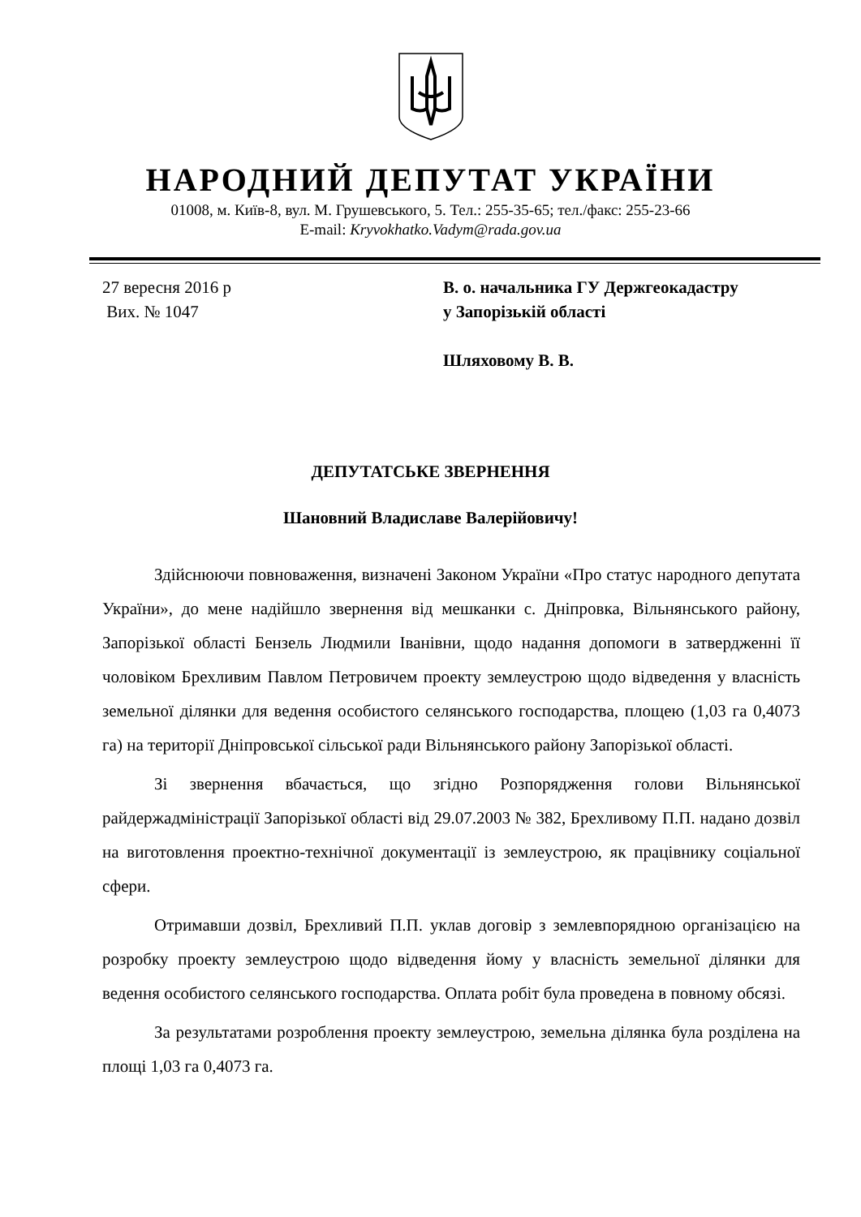НАРОДНИЙ ДЕПУТАТ УКРАЇНИ
01008, м. Київ-8, вул. М. Грушевського, 5. Тел.: 255-35-65; тел./факс: 255-23-66
E-mail: Kryvokhatko.Vadym@rada.gov.ua
27 вересня 2016 р
Вих. № 1047
В. о. начальника ГУ Держгеокадастру
у Запорізькій області
Шляховому В. В.
ДЕПУТАТСЬКЕ ЗВЕРНЕННЯ
Шановний Владиславе Валерійовичу!
Здійснюючи повноваження, визначені Законом України «Про статус народного депутата України», до мене надійшло звернення від мешканки с. Дніпровка, Вільнянського району, Запорізької області Бензель Людмили Іванівни, щодо надання допомоги в затвердженні її чоловіком Брехливим Павлом Петровичем проекту землеустрою щодо відведення у власність земельної ділянки для ведення особистого селянського господарства, площею (1,03 га 0,4073 га) на території Дніпровської сільської ради Вільнянського району Запорізької області.
Зі звернення вбачається, що згідно Розпорядження голови Вільнянської райдержадміністрації Запорізької області від 29.07.2003 № 382, Брехливому П.П. надано дозвіл на виготовлення проектно-технічної документації із землеустрою, як працівнику соціальної сфери.
Отримавши дозвіл, Брехливий П.П. уклав договір з землевпорядною організацією на розробку проекту землеустрою щодо відведення йому у власність земельної ділянки для ведення особистого селянського господарства. Оплата робіт була проведена в повному обсязі.
За результатами розроблення проекту землеустрою, земельна ділянка була розділена на площі 1,03 га 0,4073 га.